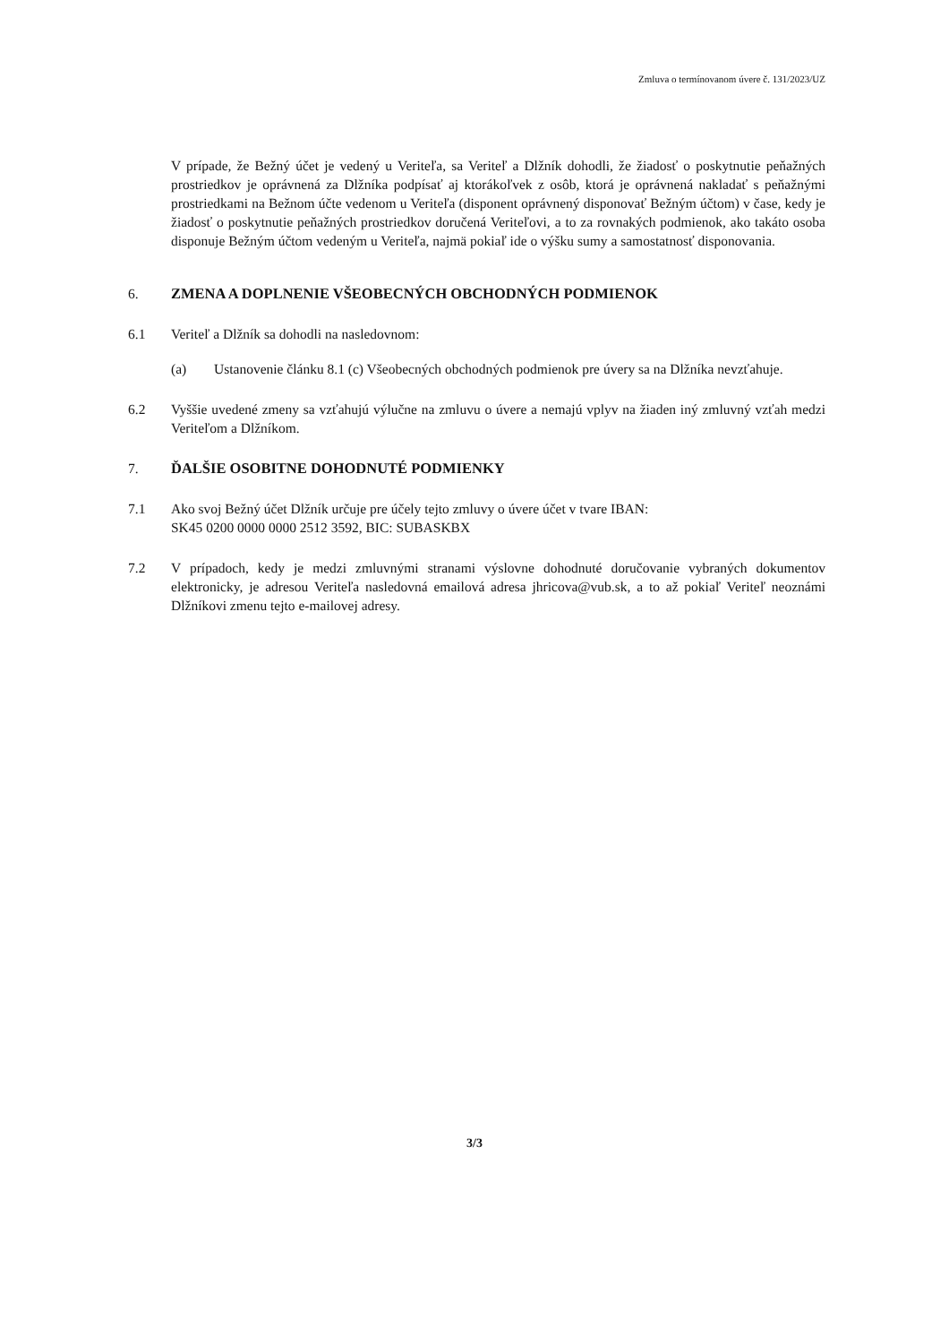Zmluva o termínovanom úvere č. 131/2023/UZ
V prípade, že Bežný účet je vedený u Veriteľa, sa Veriteľ a Dlžník dohodli, že žiadosť o poskytnutie peňažných prostriedkov je oprávnená za Dlžníka podpísať aj ktorákoľvek z osôb, ktorá je oprávnená nakladať s peňažnými prostriedkami na Bežnom účte vedenom u Veriteľa (disponent oprávnený disponovať Bežným účtom) v čase, kedy je žiadosť o poskytnutie peňažných prostriedkov doručená Veriteľovi, a to za rovnakých podmienok, ako takáto osoba disponuje Bežným účtom vedeným u Veriteľa, najmä pokiaľ ide o výšku sumy a samostatnosť disponovania.
6. ZMENA A DOPLNENIE VŠEOBECNÝCH OBCHODNÝCH PODMIENOK
6.1 Veriteľ a Dlžník sa dohodli na nasledovnom:
(a) Ustanovenie článku 8.1 (c) Všeobecných obchodných podmienok pre úvery sa na Dlžníka nevzťahuje.
6.2 Vyššie uvedené zmeny sa vzťahujú výlučne na zmluvu o úvere a nemajú vplyv na žiaden iný zmluvný vzťah medzi Veriteľom a Dlžníkom.
7. ĎALŠIE OSOBITNE DOHODNUTÉ PODMIENKY
7.1 Ako svoj Bežný účet Dlžník určuje pre účely tejto zmluvy o úvere účet v tvare IBAN:
SK45 0200 0000 0000 2512 3592, BIC: SUBASKBX
7.2 V prípadoch, kedy je medzi zmluvnými stranami výslovne dohodnuté doručovanie vybraných dokumentov elektronicky, je adresou Veriteľa nasledovná emailová adresa jhricova@vub.sk, a to až pokiaľ Veriteľ neoznámi Dlžníkovi zmenu tejto e-mailovej adresy.
3/3